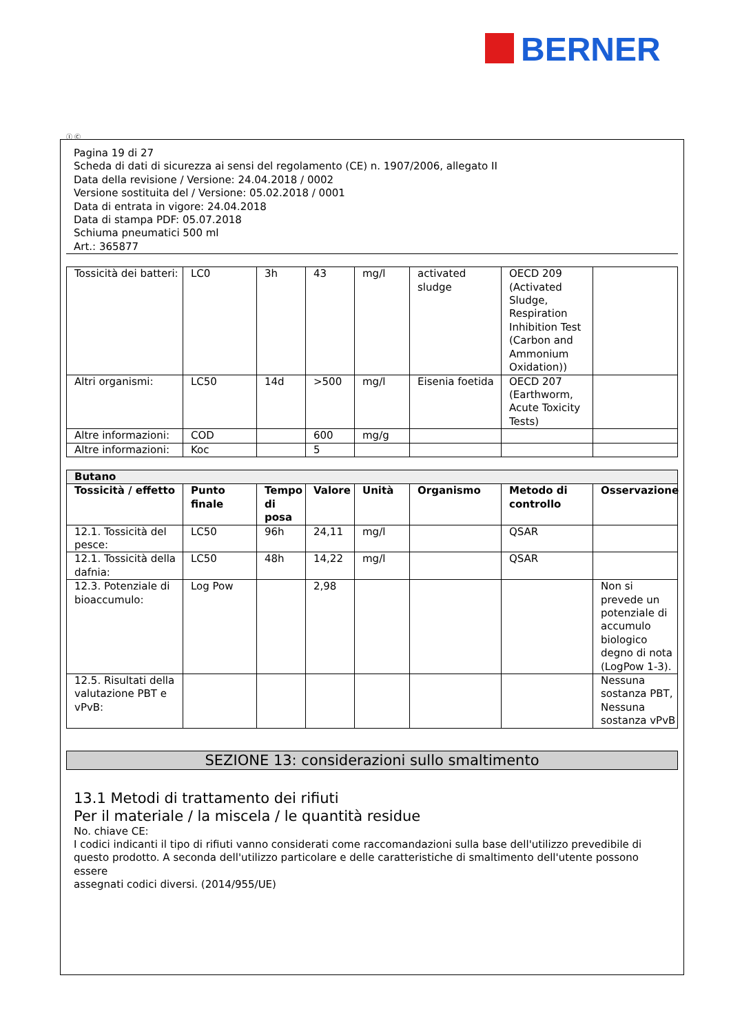BERNER
Ⓘ Ⓒ
Pagina 19 di 27
Scheda di dati di sicurezza ai sensi del regolamento (CE) n. 1907/2006, allegato II
Data della revisione / Versione: 24.04.2018 / 0002
Versione sostituita del / Versione: 05.02.2018 / 0001
Data di entrata in vigore: 24.04.2018
Data di stampa PDF: 05.07.2018
Schiuma pneumatici 500 ml
Art.: 365877
| Tossicità dei batteri: | LC0 | 3h | 43 | mg/l | activated sludge | OECD 209 (Activated Sludge, Respiration Inhibition Test (Carbon and Ammonium Oxidation)) | |
| Altri organismi: | LC50 | 14d | >500 | mg/l | Eisenia foetida | OECD 207 (Earthworm, Acute Toxicity Tests) | |
| Altre informazioni: | COD | | 600 | mg/g | | | |
| Altre informazioni: | Koc | | 5 | | | | |
| Butano | | | | | | | |
| --- | --- | --- | --- | --- | --- | --- | --- |
| Tossicità / effetto | Punto finale | Tempo di posa | Valore | Unità | Organismo | Metodo di controllo | Osservazione |
| 12.1. Tossicità del pesce: | LC50 | 96h | 24,11 | mg/l | | QSAR | |
| 12.1. Tossicità della dafnia: | LC50 | 48h | 14,22 | mg/l | | QSAR | |
| 12.3. Potenziale di bioaccumulo: | Log Pow | | 2,98 | | | | Non si prevede un potenziale di accumulo biologico degno di nota (LogPow 1-3). |
| 12.5. Risultati della valutazione PBT e vPvB: | | | | | | | Nessuna sostanza PBT, Nessuna sostanza vPvB |
SEZIONE 13: considerazioni sullo smaltimento
13.1 Metodi di trattamento dei rifiuti
Per il materiale / la miscela / le quantità residue
No. chiave CE:
I codici indicanti il tipo di rifiuti vanno considerati come raccomandazioni sulla base dell'utilizzo prevedibile di
questo prodotto. A seconda dell'utilizzo particolare e delle caratteristiche di smaltimento dell'utente possono essere
assegnati codici diversi. (2014/955/UE)